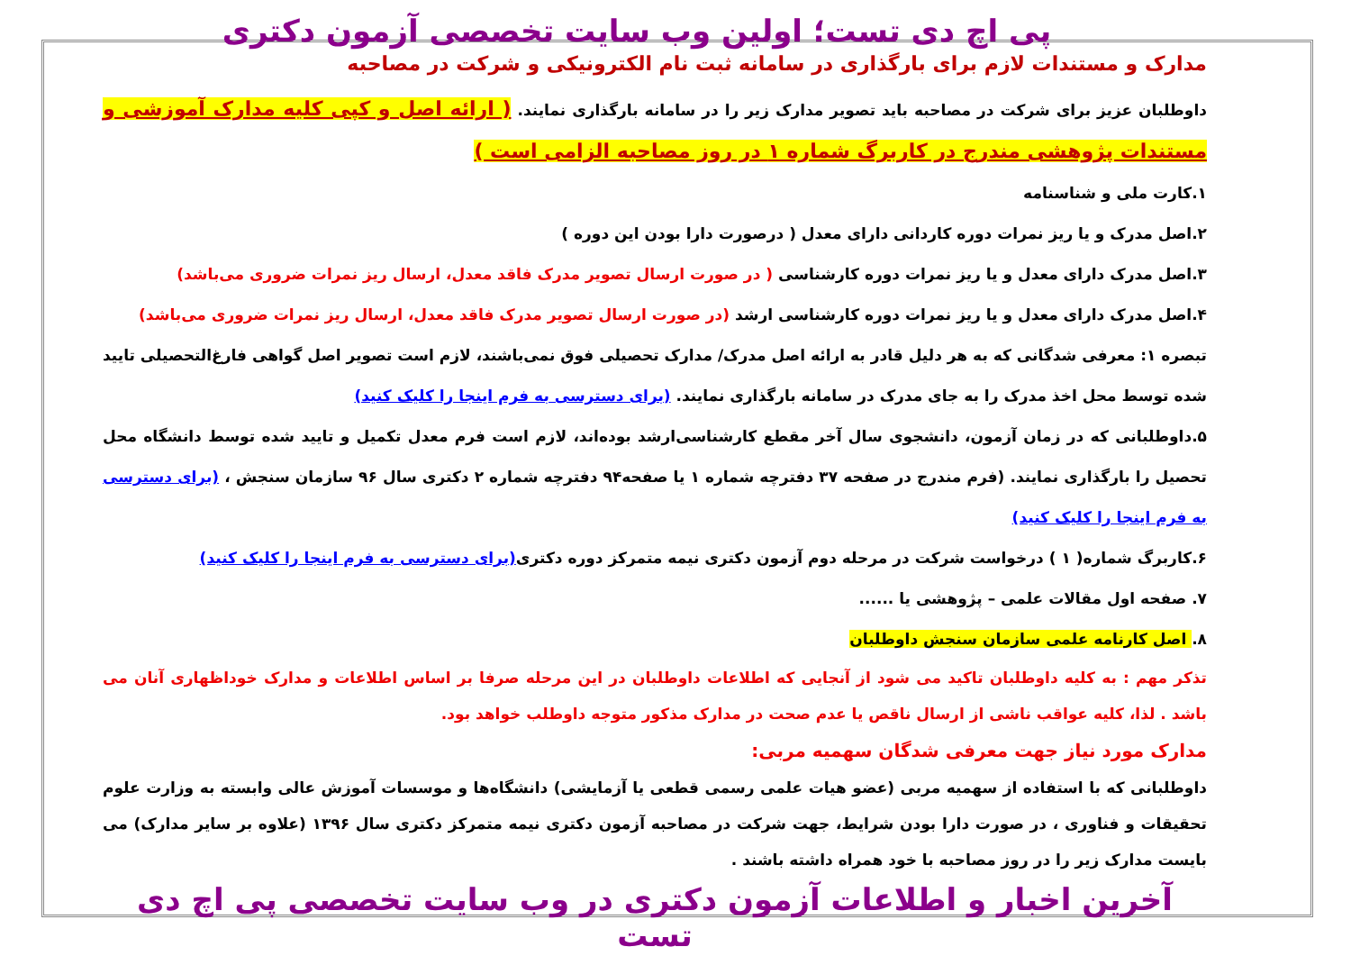پی اچ دی تست؛ اولین وب سایت تخصصی آزمون دکتری
مدارک و مستندات لازم برای بارگذاری در سامانه ثبت نام الکترونیکی و شرکت در مصاحبه
داوطلبان عزیز برای شرکت در مصاحبه باید تصویر مدارک زیر را در سامانه بارگذاری نمایند. ( ارائه اصل و کپی کلیه مدارک آموزشی و مستندات پژوهشی مندرج در کاربرگ شماره ۱ در روز مصاحبه الزامی است )
۱.کارت ملی و شناسنامه
۲.اصل مدرک و یا ریز نمرات دوره کاردانی دارای معدل ( درصورت دارا بودن این دوره )
۳.اصل مدرک دارای معدل و یا ریز نمرات دوره کارشناسی ( در صورت ارسال تصویر مدرک فاقد معدل، ارسال ریز نمرات ضروری می‌باشد)
۴.اصل مدرک دارای معدل و یا ریز نمرات دوره کارشناسی ارشد (در صورت ارسال تصویر مدرک فاقد معدل، ارسال ریز نمرات ضروری می‌باشد)
تبصره ۱: معرفی شدگانی که به هر دلیل قادر به ارائه اصل مدرک/ مدارک تحصیلی فوق نمی‌باشند، لازم است تصویر اصل گواهی فارغ‌التحصیلی تایید شده توسط محل اخذ مدرک را به جای مدرک در سامانه بارگذاری نمایند. (برای دسترسی به فرم اینجا را کلیک کنید)
۵.داوطلبانی که در زمان آزمون، دانشجوی سال آخر مقطع کارشناسی‌ارشد بوده‌اند، لازم است فرم معدل تکمیل و تایید شده توسط دانشگاه محل تحصیل را بارگذاری نمایند. (فرم مندرج در صفحه ۳۷ دفترچه شماره ۱ یا صفحه۹۴ دفترچه شماره ۲ دکتری سال ۹۶ سازمان سنجش ، (برای دسترسی به فرم اینجا را کلیک کنید)
۶.کاربرگ شماره( ۱ ) درخواست شرکت در مرحله دوم آزمون دکتری نیمه متمرکز دوره دکتری(برای دسترسی به فرم اینجا را کلیک کنید)
۷. صفحه اول مقالات علمی – پژوهشی یا ......
۸. اصل کارنامه علمی سازمان سنجش داوطلبان
تذکر مهم : به کلیه داوطلبان تاکید می شود از آنجایی که اطلاعات داوطلبان در این مرحله صرفا بر اساس اطلاعات و مدارک خوداظهاری آنان می باشد . لذا، کلیه عواقب ناشی از ارسال ناقص یا عدم صحت در مدارک مذکور متوجه داوطلب خواهد بود.
مدارک مورد نیاز جهت معرفی شدگان سهمیه مربی:
داوطلبانی که با استفاده از سهمیه مربی (عضو هیات علمی رسمی قطعی یا آزمایشی) دانشگاه‌ها و موسسات آموزش عالی وابسته به وزارت علوم تحقیقات و فناوری ، در صورت دارا بودن شرایط، جهت شرکت در مصاحبه آزمون دکتری نیمه متمرکز دکتری سال ۱۳۹۶ (علاوه بر سایر مدارک) می بایست مدارک زیر را در روز مصاحبه با خود همراه داشته باشند .
آخرین اخبار و اطلاعات آزمون دکتری در وب سایت تخصصی پی اچ دی تست